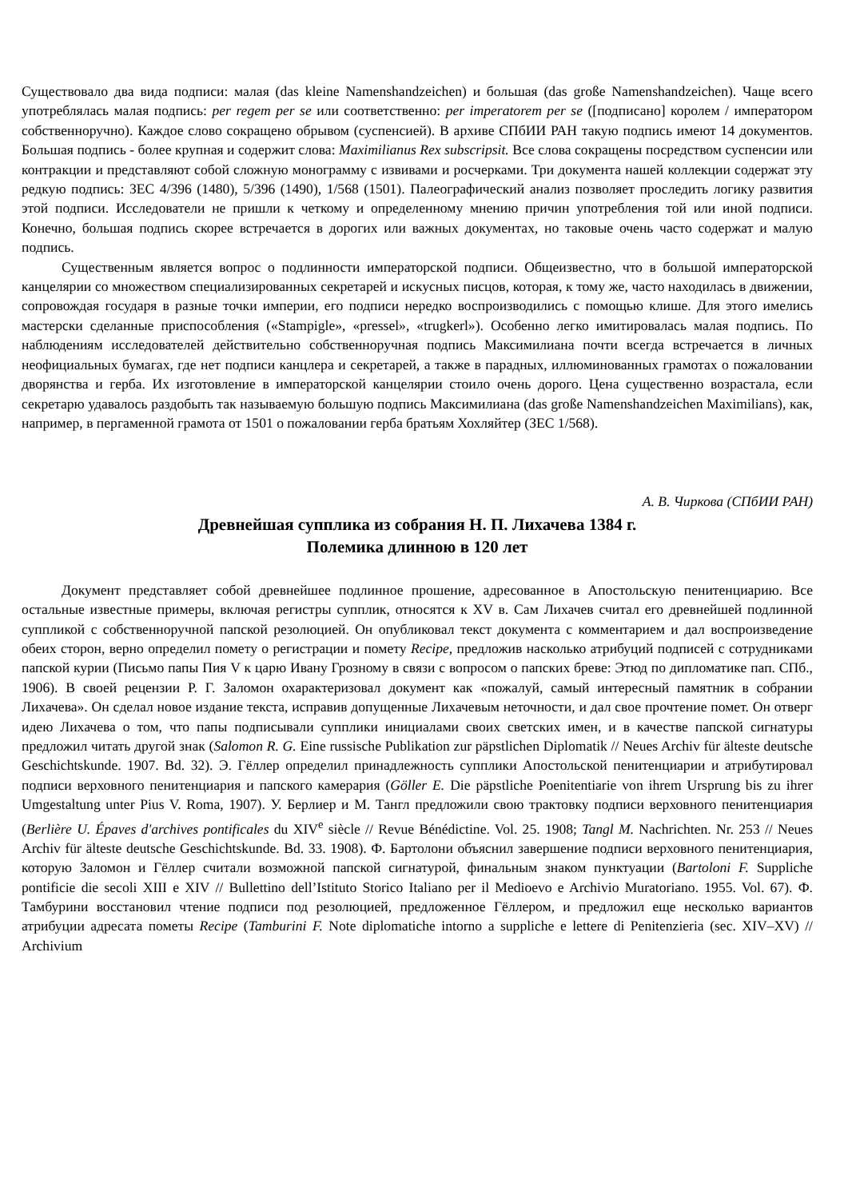Существовало два вида подписи: малая (das kleine Namenshandzeichen) и большая (das große Namenshandzeichen). Чаще всего употреблялась малая подпись: per regem per se или соответственно: per imperatorem per se ([подписано] королем / императором собственноручно). Каждое слово сокращено обрывом (суспенсией). В архиве СПбИИ РАН такую подпись имеют 14 документов. Большая подпись - более крупная и содержит слова: Maximilianus Rex subscripsit. Все слова сокращены посредством суспенсии или контракции и представляют собой сложную монограмму с извивами и росчерками. Три документа нашей коллекции содержат эту редкую подпись: ЗЕС 4/396 (1480), 5/396 (1490), 1/568 (1501). Палеографический анализ позволяет проследить логику развития этой подписи. Исследователи не пришли к четкому и определенному мнению причин употребления той или иной подписи. Конечно, большая подпись скорее встречается в дорогих или важных документах, но таковые очень часто содержат и малую подпись.
Существенным является вопрос о подлинности императорской подписи. Общеизвестно, что в большой императорской канцелярии со множеством специализированных секретарей и искусных писцов, которая, к тому же, часто находилась в движении, сопровождая государя в разные точки империи, его подписи нередко воспроизводились с помощью клише. Для этого имелись мастерски сделанные приспособления («Stampigle», «pressel», «trugkerl»). Особенно легко имитировалась малая подпись. По наблюдениям исследователей действительно собственноручная подпись Максимилиана почти всегда встречается в личных неофициальных бумагах, где нет подписи канцлера и секретарей, а также в парадных, иллюминованных грамотах о пожаловании дворянства и герба. Их изготовление в императорской канцелярии стоило очень дорого. Цена существенно возрастала, если секретарю удавалось раздобыть так называемую большую подпись Максимилиана (das große Namenshandzeichen Maximilians), как, например, в пергаменной грамота от 1501 о пожаловании герба братьям Хохляйтер (ЗЕС 1/568).
А. В. Чиркова (СПбИИ РАН)
Древнейшая супплика из собрания Н. П. Лихачева 1384 г.
Полемика длинною в 120 лет
Документ представляет собой древнейшее подлинное прошение, адресованное в Апостольскую пенитенциарию. Все остальные известные примеры, включая регистры супплик, относятся к XV в. Сам Лихачев считал его древнейшей подлинной суппликой с собственноручной папской резолюцией. Он опубликовал текст документа с комментарием и дал воспроизведение обеих сторон, верно определил помету о регистрации и помету Recipe, предложив насколько атрибуций подписей с сотрудниками папской курии (Письмо папы Пия V к царю Ивану Грозному в связи с вопросом о папских бреве: Этюд по дипломатике пап. СПб., 1906). В своей рецензии Р. Г. Заломон охарактеризовал документ как «пожалуй, самый интересный памятник в собрании Лихачева». Он сделал новое издание текста, исправив допущенные Лихачевым неточности, и дал свое прочтение помет. Он отверг идею Лихачева о том, что папы подписывали супплики инициалами своих светских имен, и в качестве папской сигнатуры предложил читать другой знак (Salomon R. G. Eine russische Publikation zur päpstlichen Diplomatik // Neues Archiv für älteste deutsche Geschichtskunde. 1907. Bd. 32). Э. Гёллер определил принадлежность супплики Апостольской пенитенциарии и атрибутировал подписи верховного пенитенциария и папского камерария (Göller E. Die päpstliche Poenitentiarie von ihrem Ursprung bis zu ihrer Umgestaltung unter Pius V. Roma, 1907). У. Берлиер и М. Тангл предложили свою трактовку подписи верховного пенитенциария (Berlière U. Épaves d'archives pontificales du XIV<sup>e</sup> siècle // Revue Bénédictine. Vol. 25. 1908; Tangl M. Nachrichten. Nr. 253 // Neues Archiv für älteste deutsche Geschichtskunde. Bd. 33. 1908). Ф. Бартолони объяснил завершение подписи верховного пенитенциария, которую Заломон и Гёллер считали возможной папской сигнатурой, финальным знаком пунктуации (Bartoloni F. Suppliche pontificie die secoli XIII e XIV // Bullettino dell’Istituto Storico Italiano per il Medioevo e Archivio Muratoriano. 1955. Vol. 67). Ф. Тамбурини восстановил чтение подписи под резолюцией, предложенное Гёллером, и предложил еще несколько вариантов атрибуции адресата пометы Recipe (Tamburini F. Note diplomatiche intorno a suppliche e lettere di Penitenzieria (sec. XIV–XV) // Archivium